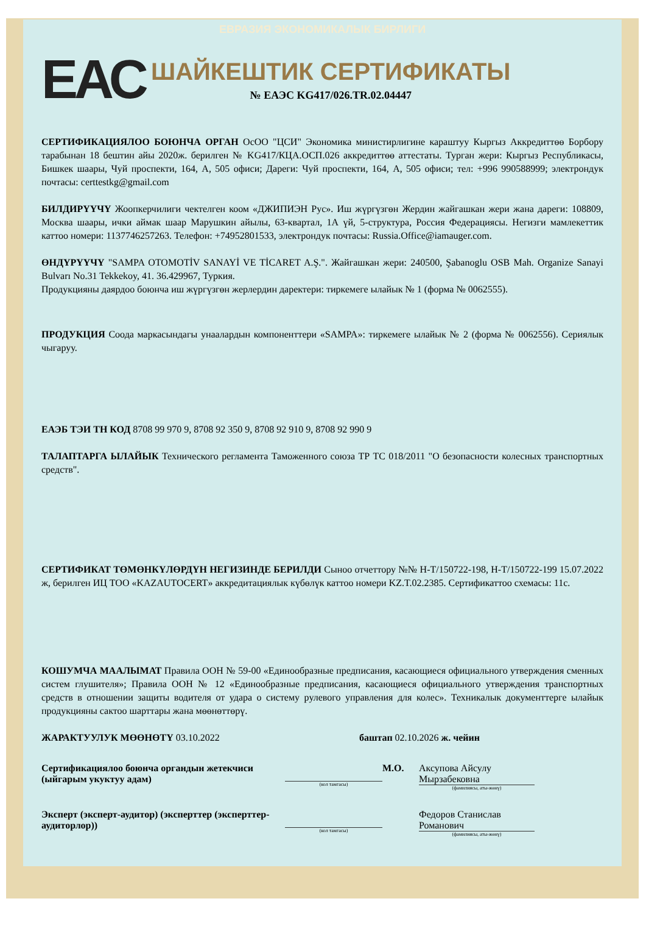ЕВРАЗИЯ ЭКОНОМИКАЛЫК БИРЛИГИ
ЕАС
ШАЙКЕШТИК СЕРТИФИКАТЫ
№ ЕАЭС KG417/026.TR.02.04447
СЕРТИФИКАЦИЯЛОО БОЮНЧА ОРГАН ОсОО "ЦСИ" Экономика министирлигине караштуу Кыргыз Аккредиттөө Борбору тарабынан 18 бештин айы 2020ж. берилген № KG417/КЦА.ОСП.026 аккредиттөө аттестаты. Турган жери: Кыргыз Республикасы, Бишкек шаары, Чуй проспекти, 164, А, 505 офиси; Дареги: Чуй проспекти, 164, А, 505 офиси; тел: +996 990588999; электрондук почтасы: certtestkg@gmail.com
БИЛДИРҮҮЧҮ Жоопкерчилиги чектелген коом «ДЖИПИЭН Рус». Иш жүргүзгөн Жердин жайгашкан жери жана дареги: 108809, Москва шаары, ички аймак шаар Марушкин айылы, 63-квартал, 1А үй, 5-структура, Россия Федерациясы. Негизги мамлекеттик каттоо номери: 1137746257263. Телефон: +74952801533, электрондук почтасы: Russia.Office@iamauger.com.
ӨНДҮРҮҮЧҮ "SAMPA OTOMOTİV SANAYİ VE TİCARET A.Ş.". Жайгашкан жери: 240500, Şabanoglu OSB Mah. Organize Sanayi Bulvarı No.31 Tekkekoy, 41. 36.429967, Туркия.
Продукцияны даярдоо боюнча иш жүргүзгөн жерлердин даректери: тиркемеге ылайык № 1 (форма № 0062555).
ПРОДУКЦИЯ Соода маркасындагы унаалардын компоненттери «SAMPA»: тиркемеге ылайык № 2 (форма № 0062556). Сериялык чыгаруу.
ЕАЭБ ТЭИ ТН КОД 8708 99 970 9, 8708 92 350 9, 8708 92 910 9, 8708 92 990 9
ТАЛАПТАРГА ЫЛАЙЫК Технического регламента Таможенного союза ТР ТС 018/2011 "О безопасности колесных транспортных средств".
СЕРТИФИКАТ ТӨМӨНКҮЛӨРДҮН НЕГИЗИНДЕ БЕРИЛДИ Сыноо отчеттору №№ Н-Т/150722-198, Н-Т/150722-199 15.07.2022 ж, берилген ИЦ ТОО «KAZAUTOCERT» аккредитациялык күбөлүк каттоо номери KZ.T.02.2385. Сертификаттоо схемасы: 11с.
КОШУМЧА МААЛЫМАТ Правила ООН № 59-00 «Единообразные предписания, касающиеся официального утверждения сменных систем глушителя»; Правила ООН № 12 «Единообразные предписания, касающиеся официального утверждения транспортных средств в отношении защиты водителя от удара о систему рулевого управления для колес». Техникалык документтерге ылайык продукцияны сактоо шарттары жана мөөнөттөрү.
ЖАРАКТУУЛУК МӨӨНӨТҮ 03.10.2022 баштап 02.10.2026 ж. чейин
Сертификациялоо боюнча органдын жетекчиси (ыйгарым укуктуу адам)
(кол тамгасы)
М.О. Аксупова Айсулу Мырзабековна
(фамилиясы, аты-жөнү)
Эксперт (эксперт-аудитор) (эксперттер (эксперттер-аудиторлор))
(кол тамгасы)
Федоров Станислав Романович
(фамилиясы, аты-жөнү)